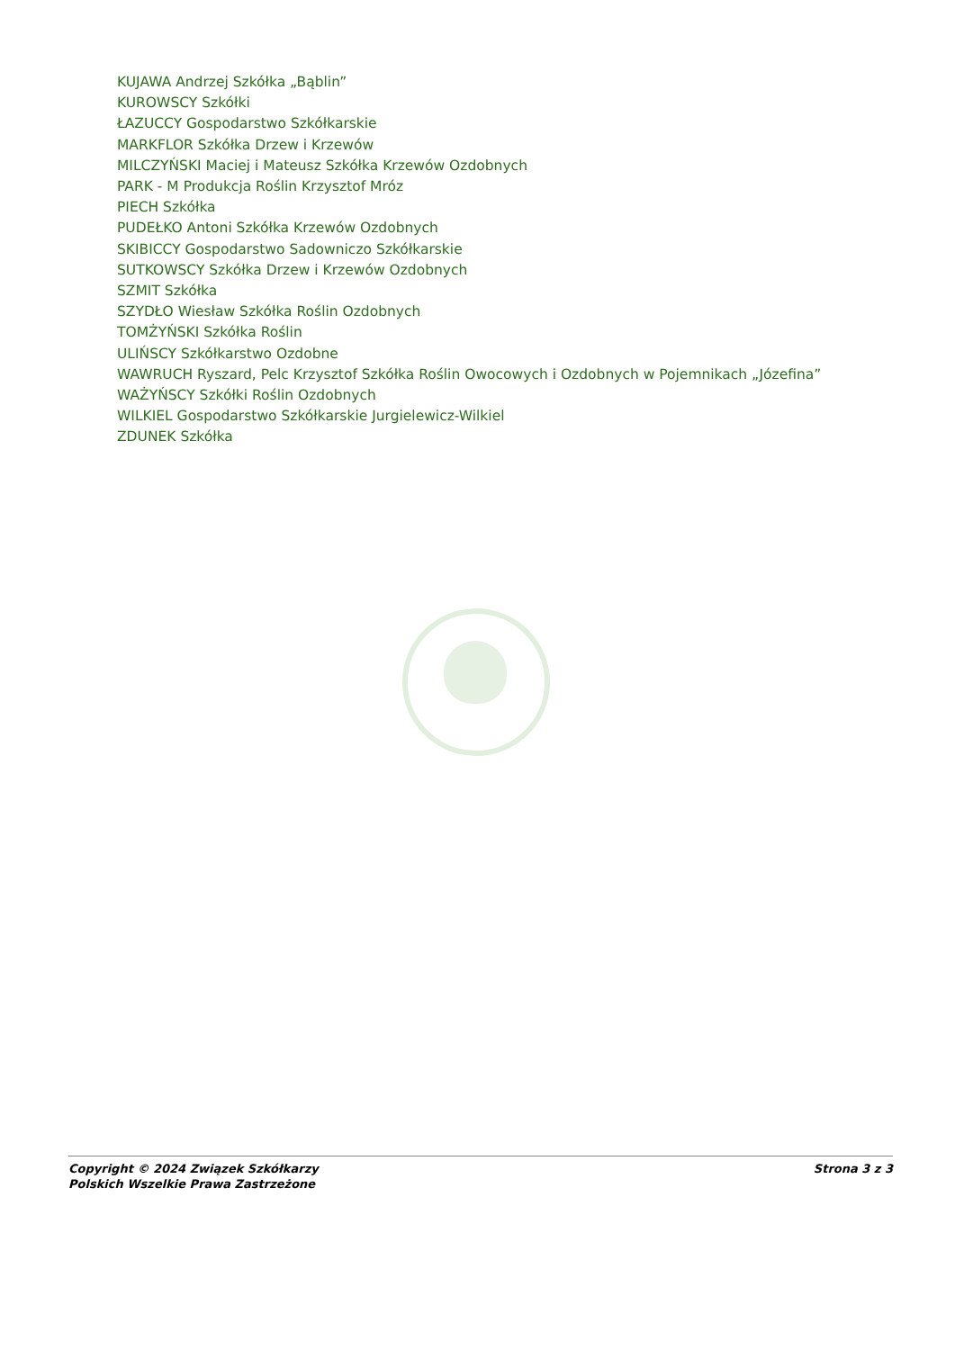KUJAWA Andrzej Szkółka „Bąblin”
KUROWSCY Szkółki
ŁAZUCCY Gospodarstwo Szkółkarskie
MARKFLOR Szkółka Drzew i Krzewów
MILCZYŃSKI Maciej i Mateusz Szkółka Krzewów Ozdobnych
PARK - M Produkcja Roślin Krzysztof Mróz
PIECH Szkółka
PUDEŁKO Antoni Szkółka Krzewów Ozdobnych
SKIBICCY Gospodarstwo Sadowniczo Szkółkarskie
SUTKOWSCY Szkółka Drzew i Krzewów Ozdobnych
SZMIT Szkółka
SZYDŁO Wiesław Szkółka Roślin Ozdobnych
TOMŻYŃSKI Szkółka Roślin
ULIŃSCY Szkółkarstwo Ozdobne
WAWRUCH Ryszard, Pelc Krzysztof Szkółka Roślin Owocowych i Ozdobnych w Pojemnikach „Józefina”
WAŻYŃSCY Szkółki Roślin Ozdobnych
WILKIEL Gospodarstwo Szkółkarskie Jurgielewicz-Wilkiel
ZDUNEK Szkółka
Copyright © 2024 Związek Szkółkarzy
Polskich Wszelkie Prawa Zastrzeżone
Strona 3 z 3